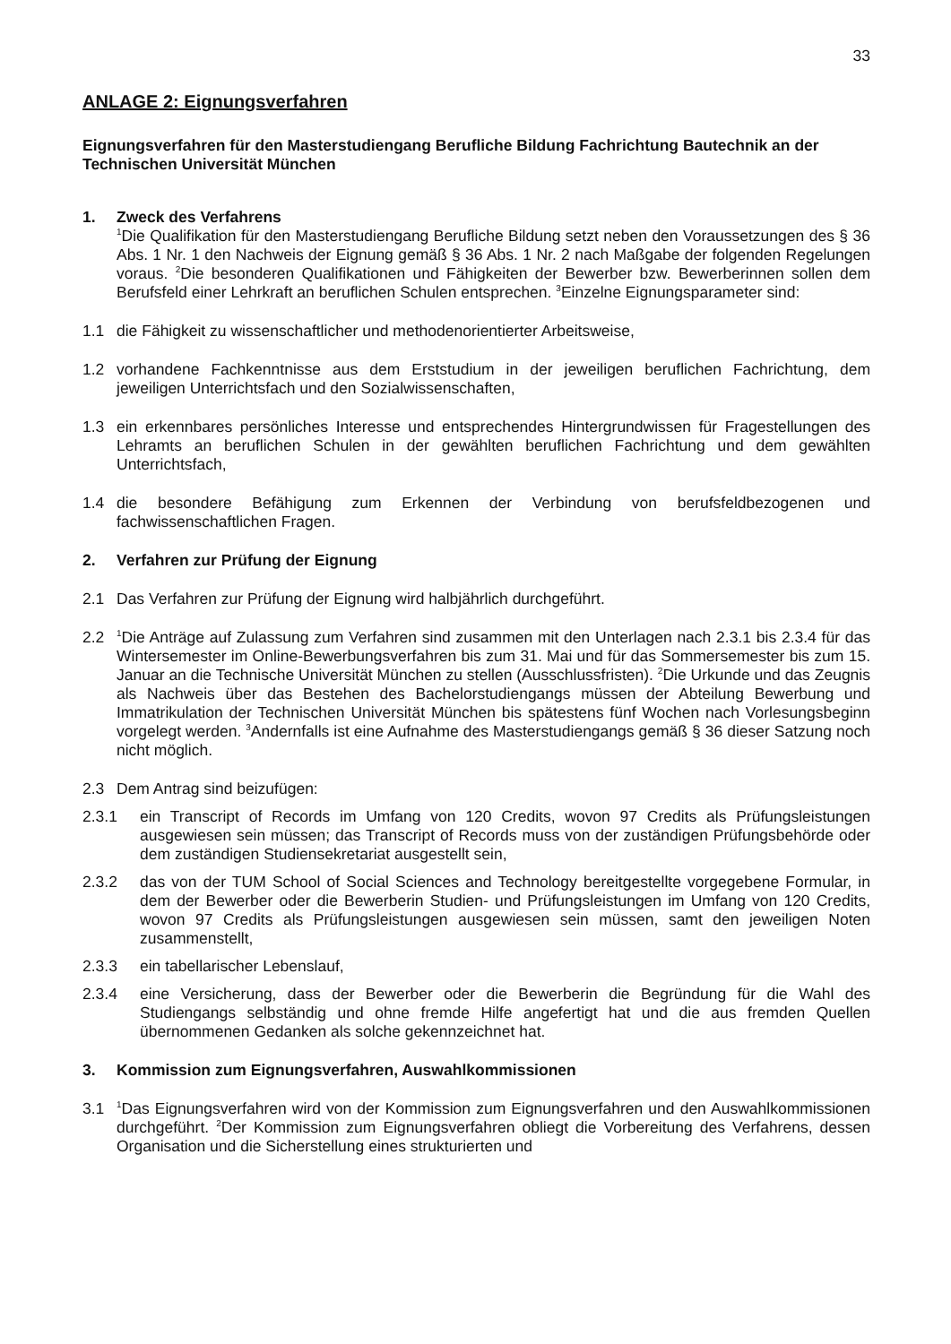33
ANLAGE 2: Eignungsverfahren
Eignungsverfahren für den Masterstudiengang Berufliche Bildung Fachrichtung Bautechnik an der Technischen Universität München
1. Zweck des Verfahrens
<sup>1</sup> Die Qualifikation für den Masterstudiengang Berufliche Bildung setzt neben den Voraussetzungen des § 36 Abs. 1 Nr. 1 den Nachweis der Eignung gemäß § 36 Abs. 1 Nr. 2 nach Maßgabe der folgenden Regelungen voraus. <sup>2</sup>Die besonderen Qualifikationen und Fähigkeiten der Bewerber bzw. Bewerberinnen sollen dem Berufsfeld einer Lehrkraft an beruflichen Schulen entsprechen. <sup>3</sup>Einzelne Eignungsparameter sind:
1.1 die Fähigkeit zu wissenschaftlicher und methodenorientierter Arbeitsweise,
1.2 vorhandene Fachkenntnisse aus dem Erststudium in der jeweiligen beruflichen Fachrichtung, dem jeweiligen Unterrichtsfach und den Sozialwissenschaften,
1.3 ein erkennbares persönliches Interesse und entsprechendes Hintergrundwissen für Fragestellungen des Lehramts an beruflichen Schulen in der gewählten beruflichen Fachrichtung und dem gewählten Unterrichtsfach,
1.4 die besondere Befähigung zum Erkennen der Verbindung von berufsfeldbezogenen und fachwissenschaftlichen Fragen.
2. Verfahren zur Prüfung der Eignung
2.1 Das Verfahren zur Prüfung der Eignung wird halbjährlich durchgeführt.
2.2<sup>1</sup>Die Anträge auf Zulassung zum Verfahren sind zusammen mit den Unterlagen nach 2.3.1 bis 2.3.4 für das Wintersemester im Online-Bewerbungsverfahren bis zum 31. Mai und für das Sommersemester bis zum 15. Januar an die Technische Universität München zu stellen (Ausschlussfristen). <sup>2</sup>Die Urkunde und das Zeugnis als Nachweis über das Bestehen des Bachelorstudiengangs müssen der Abteilung Bewerbung und Immatrikulation der Technischen Universität München bis spätestens fünf Wochen nach Vorlesungsbeginn vorgelegt werden. <sup>3</sup>Andernfalls ist eine Aufnahme des Masterstudiengangs gemäß § 36 dieser Satzung noch nicht möglich.
2.3 Dem Antrag sind beizufügen:
2.3.1 ein Transcript of Records im Umfang von 120 Credits, wovon 97 Credits als Prüfungsleistungen ausgewiesen sein müssen; das Transcript of Records muss von der zuständigen Prüfungsbehörde oder dem zuständigen Studiensekretariat ausgestellt sein,
2.3.2 das von der TUM School of Social Sciences and Technology bereitgestellte vorgegebene Formular, in dem der Bewerber oder die Bewerberin Studien- und Prüfungsleistungen im Umfang von 120 Credits, wovon 97 Credits als Prüfungsleistungen ausgewiesen sein müssen, samt den jeweiligen Noten zusammenstellt,
2.3.3 ein tabellarischer Lebenslauf,
2.3.4 eine Versicherung, dass der Bewerber oder die Bewerberin die Begründung für die Wahl des Studiengangs selbständig und ohne fremde Hilfe angefertigt hat und die aus fremden Quellen übernommenen Gedanken als solche gekennzeichnet hat.
3. Kommission zum Eignungsverfahren, Auswahlkommissionen
3.1<sup>1</sup>Das Eignungsverfahren wird von der Kommission zum Eignungsverfahren und den Auswahlkommissionen durchgeführt. <sup>2</sup>Der Kommission zum Eignungsverfahren obliegt die Vorbereitung des Verfahrens, dessen Organisation und die Sicherstellung eines strukturierten und